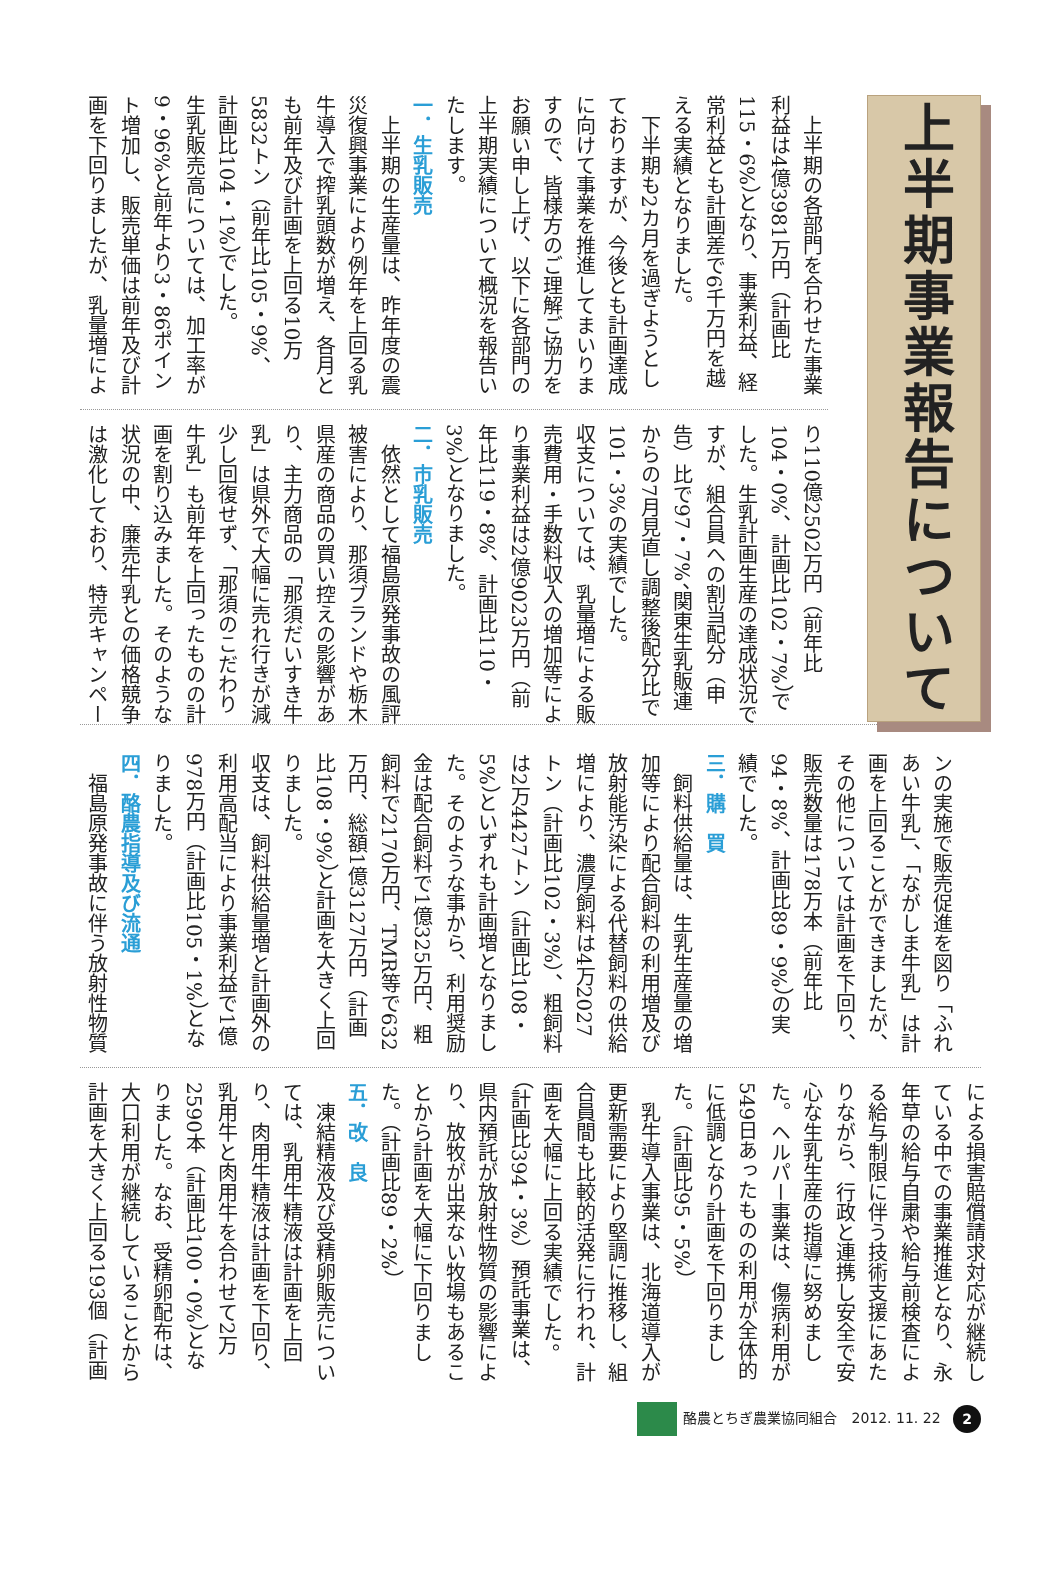上半期事業報告について
　上半期の各部門を合わせた事業利益は4億3981万円（計画比115・6%）となり、事業利益、経常利益とも計画差で6千万円を越える実績となりました。
　下半期も2カ月を過ぎようとしておりますが、今後とも計画達成に向けて事業を推進してまいりますので、皆様方のご理解ご協力をお願い申し上げ、以下に各部門の上半期実績について概況を報告いたします。
一．生乳販売
　上半期の生産量は、昨年度の震災復興事業により例年を上回る乳牛導入で搾乳頭数が増え、各月とも前年及び計画を上回る10万5832トン（前年比105・9%、計画比104・1%）でした。
生乳販売高については、加工率が9・96%と前年より3・86ポイント増加し、販売単価は前年及び計画を下回りましたが、乳量増によ
り110億2502万円（前年比104・0%、計画比102・7%）でした。生乳計画生産の達成状況ですが、組合員への割当配分（申告）比で97・7%、関東生乳販連からの7月見直し調整後配分比で101・3%の実績でした。
収支については、乳量増による販売費用・手数料収入の増加等により事業利益は2億9023万円（前年比119・8%、計画比110・3%）となりました。
二．市乳販売
　依然として福島原発事故の風評被害により、那須ブランドや栃木県産の商品の買い控えの影響があり、主力商品の「那須だいすき牛乳」は県外で大幅に売れ行きが減少し回復せず、「那須のこだわり牛乳」も前年を上回ったものの計画を割り込みました。そのような状況の中、廉売牛乳との価格競争は激化しており、特売キャンペー
ンの実施で販売促進を図り「ふれあい牛乳」、「ながしま牛乳」は計画を上回ることができましたが、その他については計画を下回り、販売数量は178万本（前年比94・8%、計画比89・9%）の実績でした。
三．購　買
　飼料供給量は、生乳生産量の増加等により配合飼料の利用増及び放射能汚染による代替飼料の供給増により、濃厚飼料は4万2027トン（計画比102・3%）、粗飼料は2万4427トン（計画比108・5%）といずれも計画増となりました。そのような事から、利用奨励金は配合飼料で1億325万円、粗飼料で2170万円、TMR等で632万円、総額1億3127万円（計画比108・9%）と計画を大きく上回りました。
収支は、飼料供給量増と計画外の利用高配当により事業利益で1億978万円（計画比105・1%）となりました。
四．酪農指導及び流通
　福島原発事故に伴う放射性物質
による損害賠償請求対応が継続している中での事業推進となり、永年草の給与自粛や給与前検査による給与制限に伴う技術支援にあたりながら、行政と連携し安全で安心な生乳生産の指導に努めました。ヘルパー事業は、傷病利用が549日あったものの利用が全体的に低調となり計画を下回りました。（計画比95・5%）
　乳牛導入事業は、北海道導入が更新需要により堅調に推移し、組合員間も比較的活発に行われ、計画を大幅に上回る実績でした。（計画比394・3%）預託事業は、県内預託が放射性物質の影響により、放牧が出来ない牧場もあることから計画を大幅に下回りました。（計画比89・2%）
五．改　良
　凍結精液及び受精卵販売については、乳用牛精液は計画を上回り、肉用牛精液は計画を下回り、乳用牛と肉用牛を合わせて2万2590本（計画比100・0%）となりました。なお、受精卵配布は、大口利用が継続していることから計画を大きく上回る193個（計画
酪農とちぎ農業協同組合　2012. 11. 22 2